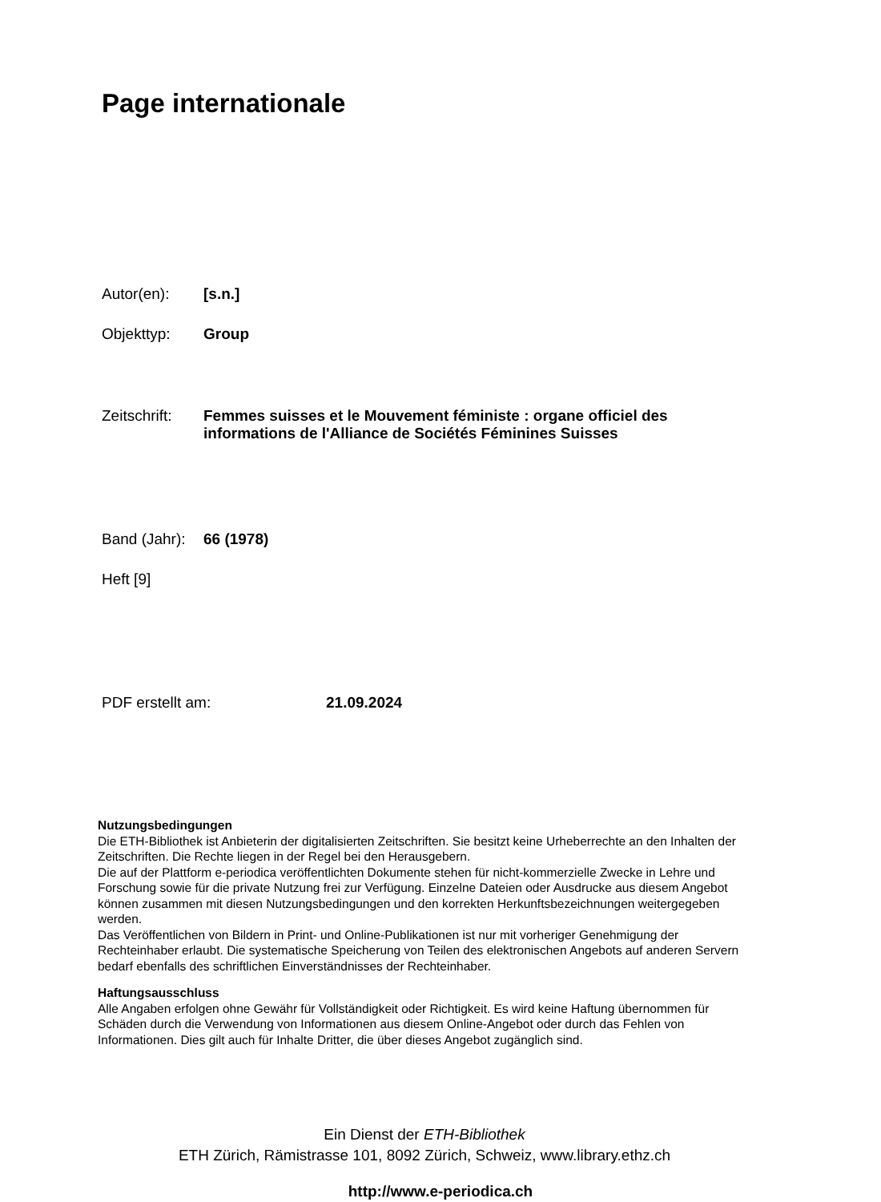Page internationale
Autor(en): [s.n.]
Objekttyp: Group
Zeitschrift: Femmes suisses et le Mouvement féministe : organe officiel des informations de l'Alliance de Sociétés Féminines Suisses
Band (Jahr): 66 (1978)
Heft [9]
PDF erstellt am: 21.09.2024
Nutzungsbedingungen
Die ETH-Bibliothek ist Anbieterin der digitalisierten Zeitschriften. Sie besitzt keine Urheberrechte an den Inhalten der Zeitschriften. Die Rechte liegen in der Regel bei den Herausgebern.
Die auf der Plattform e-periodica veröffentlichten Dokumente stehen für nicht-kommerzielle Zwecke in Lehre und Forschung sowie für die private Nutzung frei zur Verfügung. Einzelne Dateien oder Ausdrucke aus diesem Angebot können zusammen mit diesen Nutzungsbedingungen und den korrekten Herkunftsbezeichnungen weitergegeben werden.
Das Veröffentlichen von Bildern in Print- und Online-Publikationen ist nur mit vorheriger Genehmigung der Rechteinhaber erlaubt. Die systematische Speicherung von Teilen des elektronischen Angebots auf anderen Servern bedarf ebenfalls des schriftlichen Einverständnisses der Rechteinhaber.
Haftungsausschluss
Alle Angaben erfolgen ohne Gewähr für Vollständigkeit oder Richtigkeit. Es wird keine Haftung übernommen für Schäden durch die Verwendung von Informationen aus diesem Online-Angebot oder durch das Fehlen von Informationen. Dies gilt auch für Inhalte Dritter, die über dieses Angebot zugänglich sind.
Ein Dienst der ETH-Bibliothek
ETH Zürich, Rämistrasse 101, 8092 Zürich, Schweiz, www.library.ethz.ch
http://www.e-periodica.ch